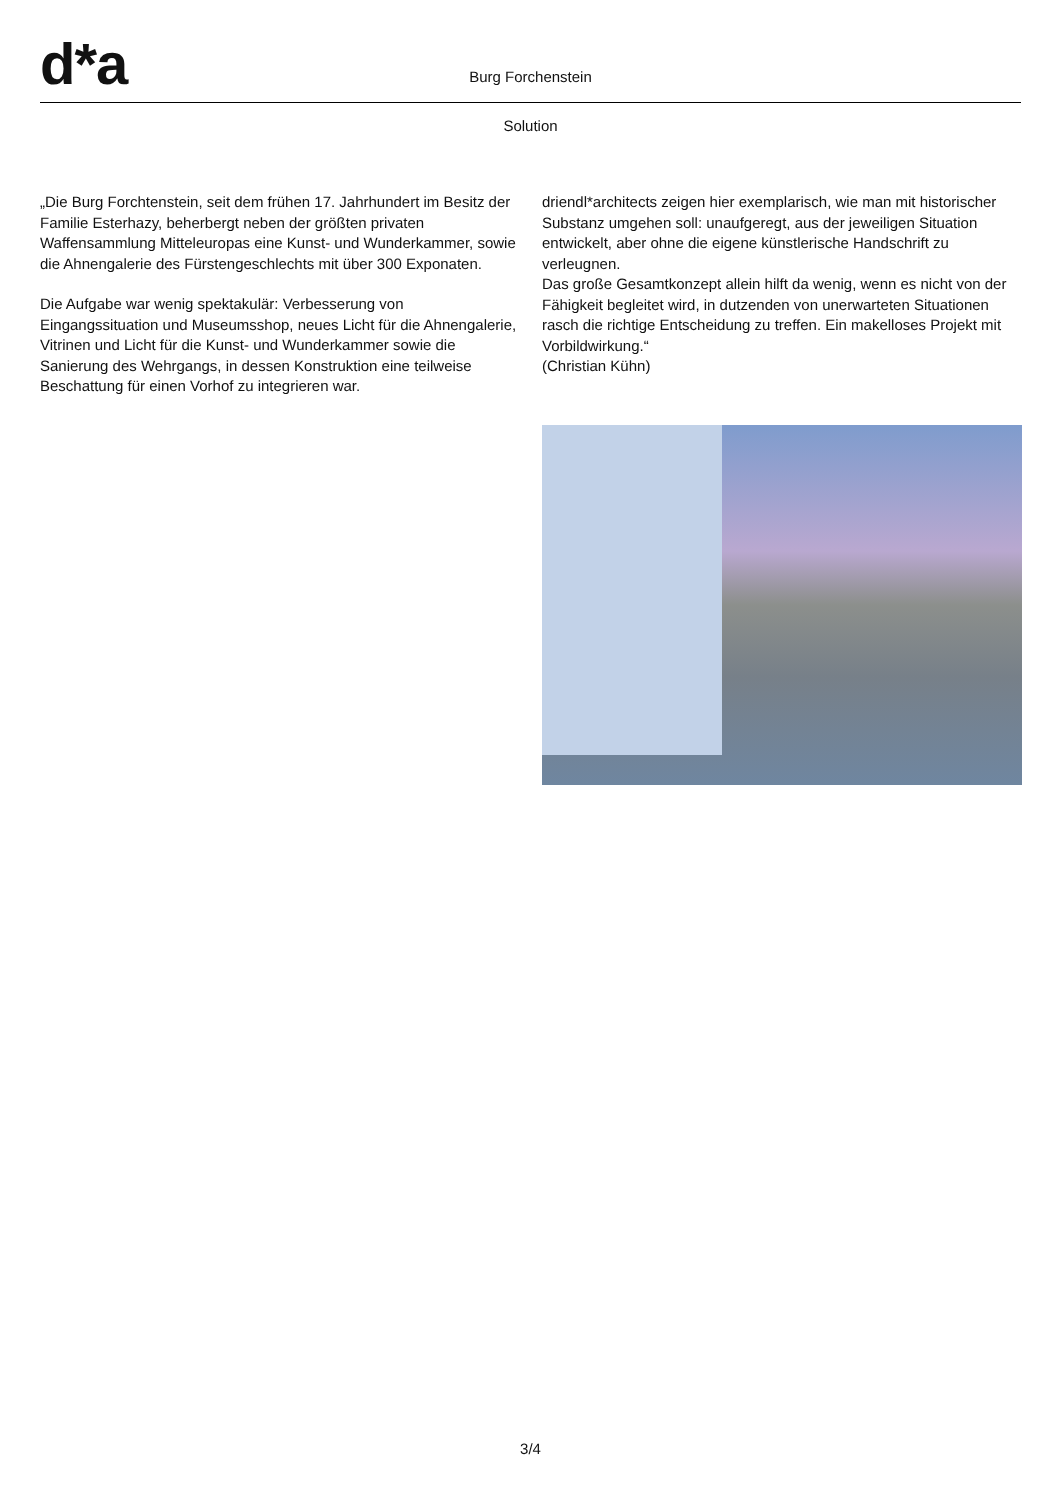d*a Burg Forchenstein
Solution
„Die Burg Forchtenstein, seit dem frühen 17. Jahrhundert im Besitz der Familie Esterhazy, beherbergt neben der größten privaten Waffensammlung Mitteleuropas eine Kunst- und Wunderkammer, sowie die Ahnengalerie des Fürstengeschlechts mit über 300 Exponaten.
Die Aufgabe war wenig spektakulär: Verbesserung von Eingangssituation und Museumsshop, neues Licht für die Ahnengalerie, Vitrinen und Licht für die Kunst- und Wunderkammer sowie die Sanierung des Wehrgangs, in dessen Konstruktion eine teilweise Beschattung für einen Vorhof zu integrieren war.
driendl*architects zeigen hier exemplarisch, wie man mit historischer Substanz umgehen soll: unaufgeregt, aus der jeweiligen Situation entwickelt, aber ohne die eigene künstlerische Handschrift zu verleugnen.
Das große Gesamtkonzept allein hilft da wenig, wenn es nicht von der Fähigkeit begleitet wird, in dutzenden von unerwarteten Situationen rasch die richtige Entscheidung zu treffen. Ein makelloses Projekt mit Vorbildwirkung.“
(Christian Kühn)
3/4